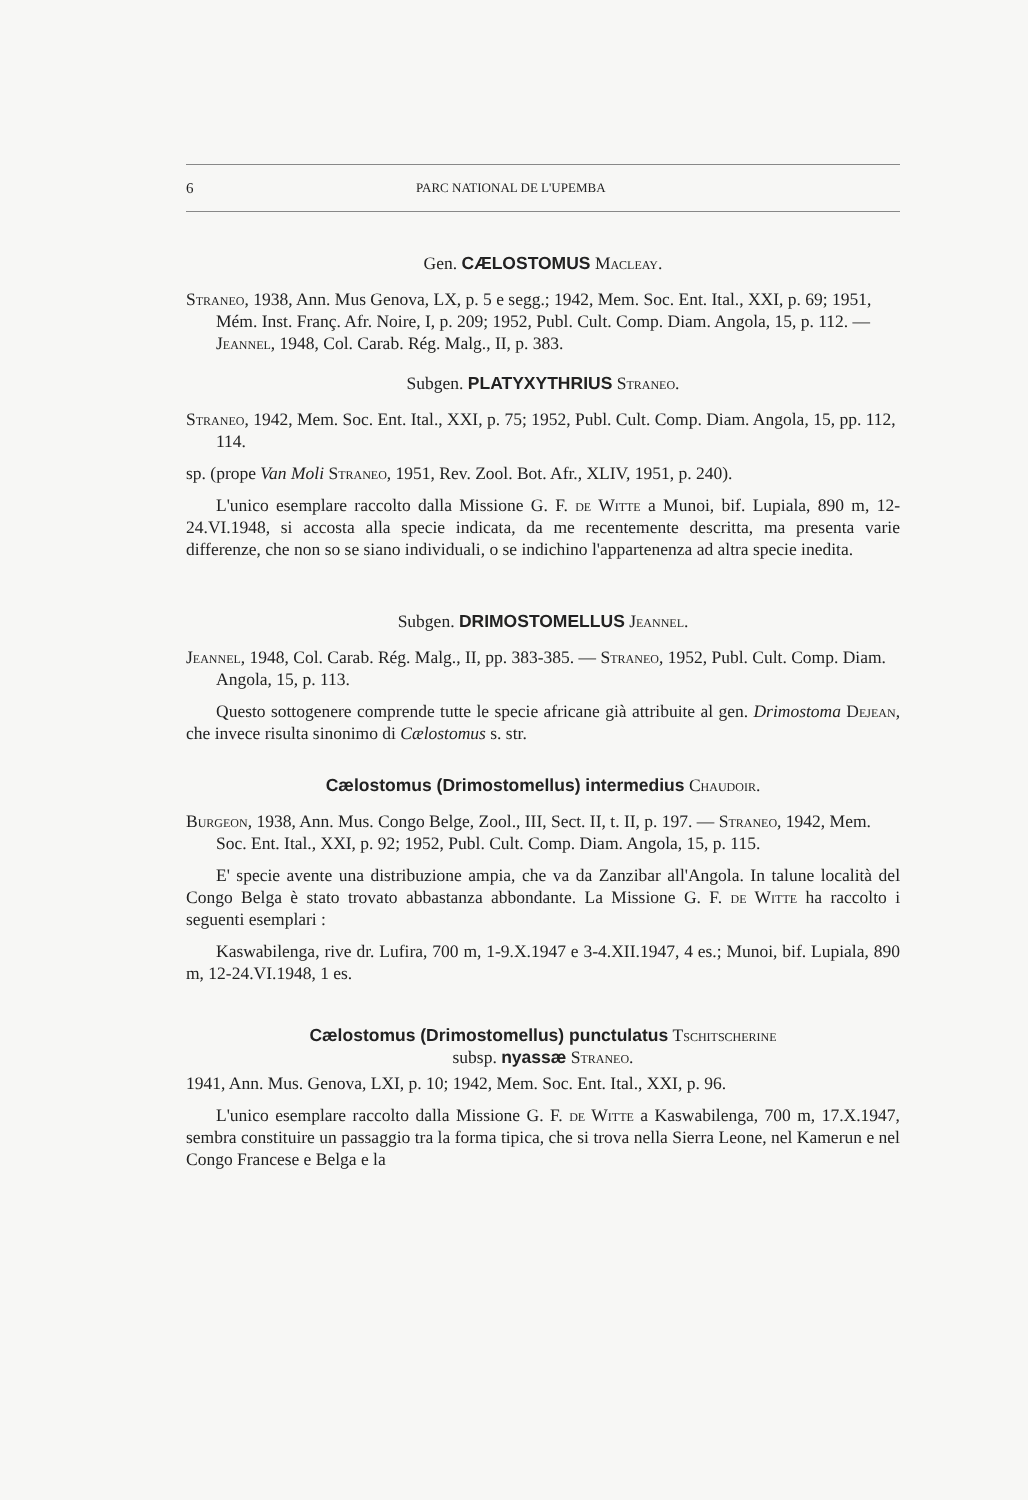6 PARC NATIONAL DE L'UPEMBA
Gen. CÆLOSTOMUS Macleay.
Straneo, 1938, Ann. Mus Genova, LX, p. 5 e segg.; 1942, Mem. Soc. Ent. Ital., XXI, p. 69; 1951, Mém. Inst. Franç. Afr. Noire, I, p. 209; 1952, Publ. Cult. Comp. Diam. Angola, 15, p. 112. — Jeannel, 1948, Col. Carab. Rég. Malg., II, p. 383.
Subgen. PLATYXYTHRIUS Straneo.
Straneo, 1942, Mem. Soc. Ent. Ital., XXI, p. 75; 1952, Publ. Cult. Comp. Diam. Angola, 15, pp. 112, 114.
sp. (prope Van Moli Straneo, 1951, Rev. Zool. Bot. Afr., XLIV, 1951, p. 240).
L'unico esemplare raccolto dalla Missione G. F. de Witte a Munoi, bif. Lupiala, 890 m, 12-24.VI.1948, si accosta alla specie indicata, da me recentemente descritta, ma presenta varie differenze, che non so se siano individuali, o se indichino l'appartenenza ad altra specie inedita.
Subgen. DRIMOSTOMELLUS Jeannel.
Jeannel, 1948, Col. Carab. Rég. Malg., II, pp. 383-385. — Straneo, 1952, Publ. Cult. Comp. Diam. Angola, 15, p. 113.
Questo sottogenere comprende tutte le specie africane già attribuite al gen. Drimostoma Dejean, che invece risulta sinonimo di Cælostomus s. str.
Cælostomus (Drimostomellus) intermedius Chaudoir.
Burgeon, 1938, Ann. Mus. Congo Belge, Zool., III, Sect. II, t. II, p. 197. — Straneo, 1942, Mem. Soc. Ent. Ital., XXI, p. 92; 1952, Publ. Cult. Comp. Diam. Angola, 15, p. 115.
E' specie avente una distribuzione ampia, che va da Zanzibar all'Angola. In talune località del Congo Belga è stato trovato abbastanza abbondante. La Missione G. F. de Witte ha raccolto i seguenti esemplari :
Kaswabilenga, rive dr. Lufira, 700 m, 1-9.X.1947 e 3-4.XII.1947, 4 es.; Munoi, bif. Lupiala, 890 m, 12-24.VI.1948, 1 es.
Cælostomus (Drimostomellus) punctulatus Tschitscherine
subsp. nyassæ Straneo.
1941, Ann. Mus. Genova, LXI, p. 10; 1942, Mem. Soc. Ent. Ital., XXI, p. 96.
L'unico esemplare raccolto dalla Missione G. F. de Witte a Kaswabilenga, 700 m, 17.X.1947, sembra constituire un passaggio tra la forma tipica, che si trova nella Sierra Leone, nel Kamerun e nel Congo Francese e Belga e la